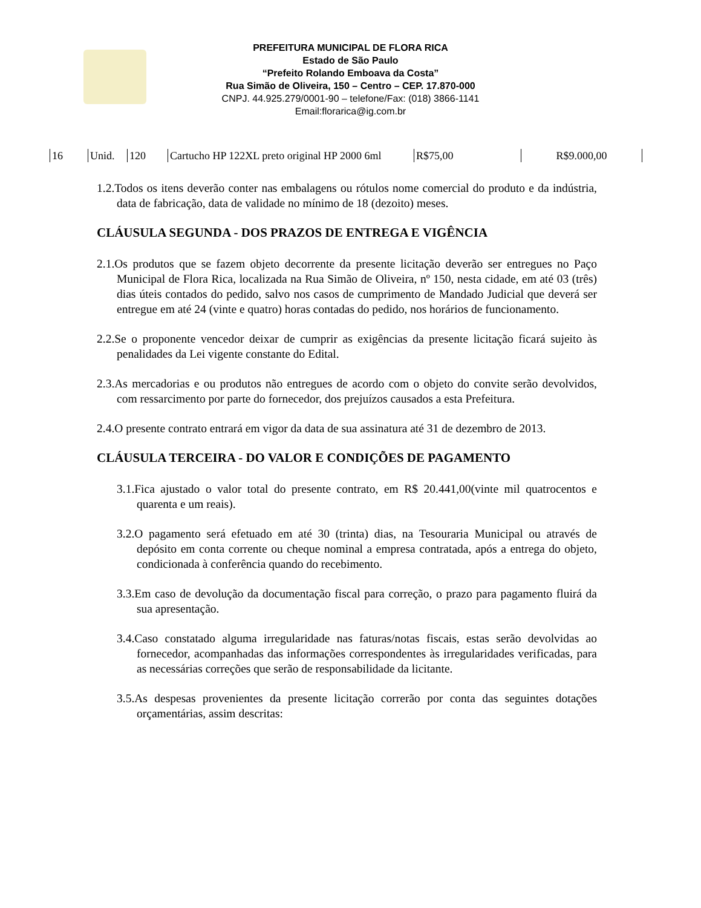PREFEITURA MUNICIPAL DE FLORA RICA
Estado de São Paulo
“Prefeito Rolando Emboava da Costa”
Rua Simão de Oliveira, 150 – Centro – CEP. 17.870-000
CNPJ. 44.925.279/0001-90 – telefone/Fax: (018) 3866-1141
Email:florarica@ig.com.br
| 16 | Unid. | 120 | Cartucho HP 122XL preto original HP 2000 6ml | R$75,00 | R$9.000,00 |
1.2.Todos os itens deverão conter nas embalagens ou rótulos nome comercial do produto e da indústria, data de fabricação, data de validade no mínimo de 18 (dezoito) meses.
CLÁUSULA SEGUNDA - DOS PRAZOS DE ENTREGA E VIGÊNCIA
2.1.Os produtos que se fazem objeto decorrente da presente licitação deverão ser entregues no Paço Municipal de Flora Rica, localizada na Rua Simão de Oliveira, nº 150, nesta cidade, em até 03 (três) dias úteis contados do pedido, salvo nos casos de cumprimento de Mandado Judicial que deverá ser entregue em até 24 (vinte e quatro) horas contadas do pedido, nos horários de funcionamento.
2.2.Se o proponente vencedor deixar de cumprir as exigências da presente licitação ficará sujeito às penalidades da Lei vigente constante do Edital.
2.3.As mercadorias e ou produtos não entregues de acordo com o objeto do convite serão devolvidos, com ressarcimento por parte do fornecedor, dos prejuízos causados a esta Prefeitura.
2.4.O presente contrato entrará em vigor da data de sua assinatura até 31 de dezembro de 2013.
CLÁUSULA TERCEIRA - DO VALOR E CONDIÇÕES DE PAGAMENTO
3.1.Fica ajustado o valor total do presente contrato, em R$ 20.441,00(vinte mil quatrocentos e quarenta e um reais).
3.2.O pagamento será efetuado em até 30 (trinta) dias, na Tesouraria Municipal ou através de depósito em conta corrente ou cheque nominal a empresa contratada, após a entrega do objeto, condicionada à conferência quando do recebimento.
3.3.Em caso de devolução da documentação fiscal para correção, o prazo para pagamento fluirá da sua apresentação.
3.4.Caso constatado alguma irregularidade nas faturas/notas fiscais, estas serão devolvidas ao fornecedor, acompanhadas das informações correspondentes às irregularidades verificadas, para as necessárias correções que serão de responsabilidade da licitante.
3.5.As despesas provenientes da presente licitação correrão por conta das seguintes dotações orçamentárias, assim descritas: